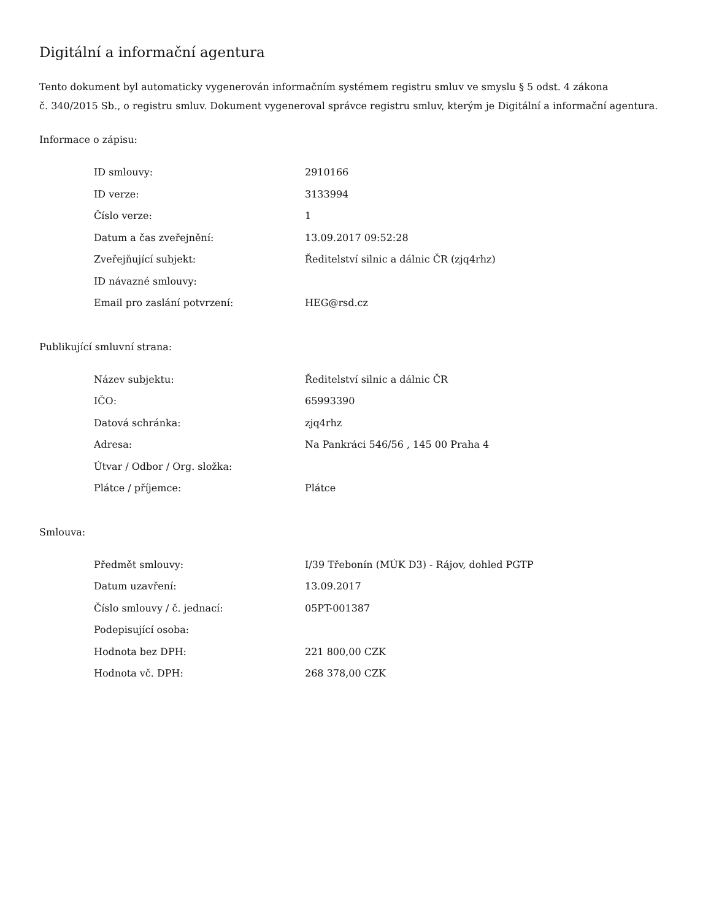Digitální a informační agentura
Tento dokument byl automaticky vygenerován informačním systémem registru smluv ve smyslu § 5 odst. 4 zákona
č. 340/2015 Sb., o registru smluv. Dokument vygeneroval správce registru smluv, kterým je Digitální a informační agentura.
Informace o zápisu:
| ID smlouvy: | 2910166 |
| ID verze: | 3133994 |
| Číslo verze: | 1 |
| Datum a čas zveřejnění: | 13.09.2017 09:52:28 |
| Zveřejňující subjekt: | Ředitelství silnic a dálnic ČR (zjq4rhz) |
| ID návazné smlouvy: | |
| Email pro zaslání potvrzení: | HEG@rsd.cz |
Publikující smluvní strana:
| Název subjektu: | Ředitelství silnic a dálnic ČR |
| IČO: | 65993390 |
| Datová schránka: | zjq4rhz |
| Adresa: | Na Pankráci 546/56 , 145 00 Praha 4 |
| Útvar / Odbor / Org. složka: | |
| Plátce / příjemce: | Plátce |
Smlouva:
| Předmět smlouvy: | I/39 Třebonín (MÚK D3) - Rájov, dohled PGTP |
| Datum uzavření: | 13.09.2017 |
| Číslo smlouvy / č. jednací: | 05PT-001387 |
| Podepisující osoba: | |
| Hodnota bez DPH: | 221 800,00 CZK |
| Hodnota vč. DPH: | 268 378,00 CZK |